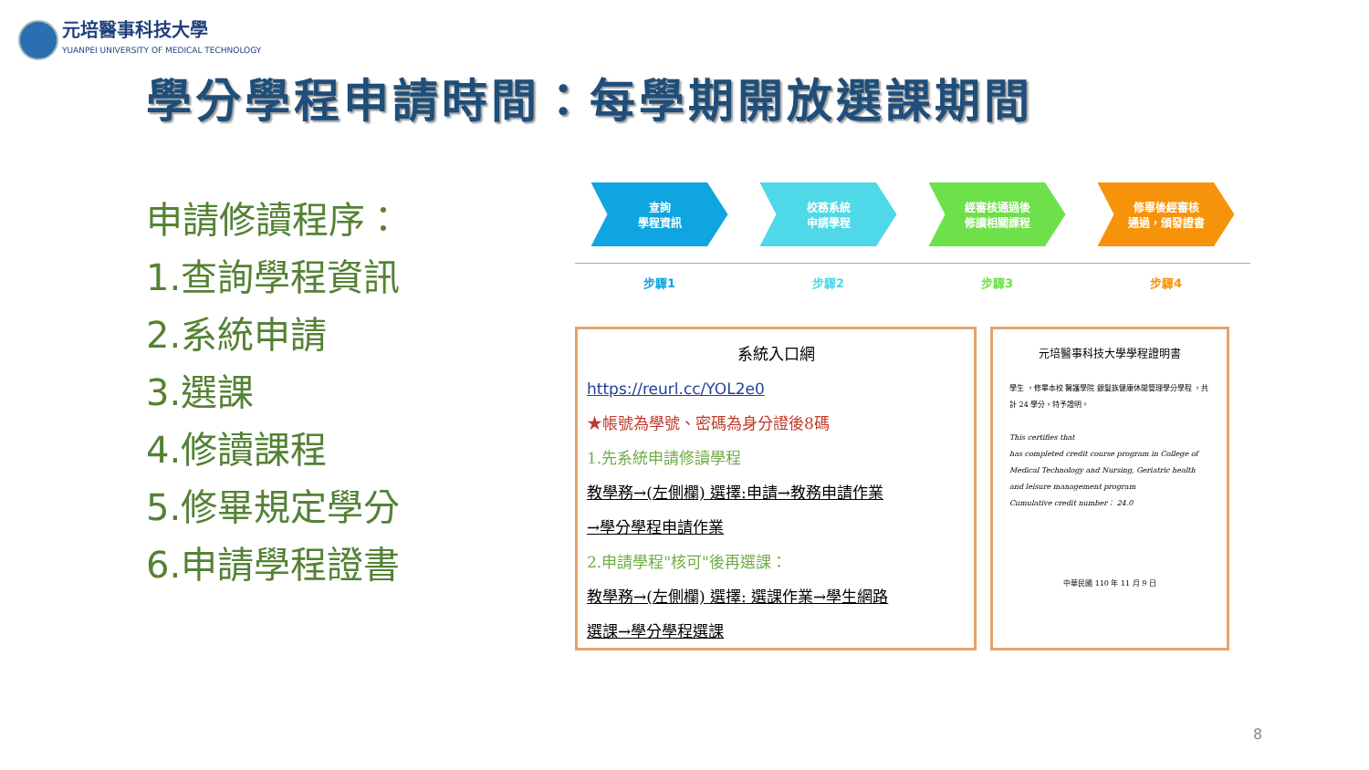元培醫事科技大學
YUANPEI UNIVERSITY OF MEDICAL TECHNOLOGY
學分學程申請時間：每學期開放選課期間
申請修讀程序：
1.查詢學程資訊
2.系統申請
3.選課
4.修讀課程
5.修畢規定學分
6.申請學程證書
查詢
學程資訊
步驟1
校務系統
申請學程
步驟2
經審核通過後
修讀相關課程
步驟3
修畢後經審核
通過，頒發證書
步驟4
系統入口網
https://reurl.cc/YOL2e0
★帳號為學號、密碼為身分證後8碼
1.先系統申請修讀學程
教學務→(左側欄) 選擇:申請→教務申請作業
→學分學程申請作業
2.申請學程"核可"後再選課：
教學務→(左側欄) 選擇: 選課作業→學生網路
選課→學分學程選課
元培醫事科技大學學程證明書
學生 ，修畢本校 醫護學院 銀髮族健康休閒管理學分學程 ，共計 24 學分，特予證明。
This certifies that
has completed credit course program in College of Medical Technology and Nursing, Geriatric health and leisure management program
Cumulative credit number： 24.0
中華民國 110 年 11 月 9 日
8